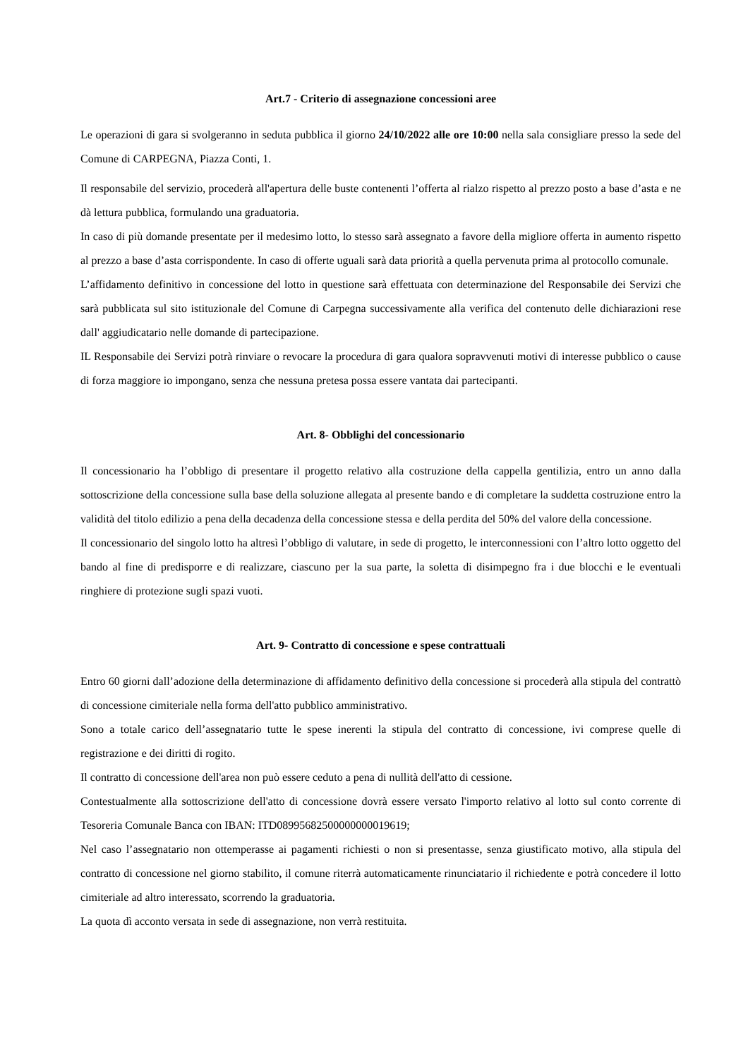Art.7 - Criterio di assegnazione concessioni aree
Le operazioni di gara si svolgeranno in seduta pubblica il giorno 24/10/2022 alle ore 10:00 nella sala consigliare presso la sede del Comune di CARPEGNA, Piazza Conti, 1.
Il responsabile del servizio, procederà all'apertura delle buste contenenti l’offerta al rialzo rispetto al prezzo posto a base d’asta e ne dà lettura pubblica, formulando una graduatoria.
In caso di più domande presentate per il medesimo lotto, lo stesso sarà assegnato a favore della migliore offerta in aumento rispetto al prezzo a base d’asta corrispondente. In caso di offerte uguali sarà data priorità a quella pervenuta prima al protocollo comunale.
L’affidamento definitivo in concessione del lotto in questione sarà effettuata con determinazione del Responsabile dei Servizi che sarà pubblicata sul sito istituzionale del Comune di Carpegna successivamente alla verifica del contenuto delle dichiarazioni rese dall' aggiudicatario nelle domande di partecipazione.
IL Responsabile dei Servizi potrà rinviare o revocare la procedura di gara qualora sopravvenuti motivi di interesse pubblico o cause di forza maggiore io impongano, senza che nessuna pretesa possa essere vantata dai partecipanti.
Art. 8- Obblighi del concessionario
Il concessionario ha l’obbligo di presentare il progetto relativo alla costruzione della cappella gentilizia, entro un anno dalla sottoscrizione della concessione sulla base della soluzione allegata al presente bando e di completare la suddetta costruzione entro la validità del titolo edilizio a pena della decadenza della concessione stessa e della perdita del 50% del valore della concessione.
Il concessionario del singolo lotto ha altresì l’obbligo di valutare, in sede di progetto, le interconnessioni con l’altro lotto oggetto del bando al fine di predisporre e di realizzare, ciascuno per la sua parte, la soletta di disimpegno fra i due blocchi e le eventuali ringhiere di protezione sugli spazi vuoti.
Art. 9- Contratto di concessione e spese contrattuali
Entro 60 giorni dall’adozione della determinazione di affidamento definitivo della concessione si procederà alla stipula del contrattò di concessione cimiteriale nella forma dell'atto pubblico amministrativo.
Sono a totale carico dell’assegnatario tutte le spese inerenti la stipula del contratto di concessione, ivi comprese quelle di registrazione e dei diritti di rogito.
Il contratto di concessione dell'area non può essere ceduto a pena di nullità dell'atto di cessione.
Contestualmente alla sottoscrizione dell'atto di concessione dovrà essere versato l'importo relativo al lotto sul conto corrente di Tesoreria Comunale Banca con IBAN: ITD08995682500000000019619;
Nel caso l’assegnatario non ottemperasse ai pagamenti richiesti o non si presentasse, senza giustificato motivo, alla stipula del contratto di concessione nel giorno stabilito, il comune riterrà automaticamente rinunciatario il richiedente e potrà concedere il lotto cimiteriale ad altro interessato, scorrendo la graduatoria.
La quota dì acconto versata in sede di assegnazione, non verrà restituita.